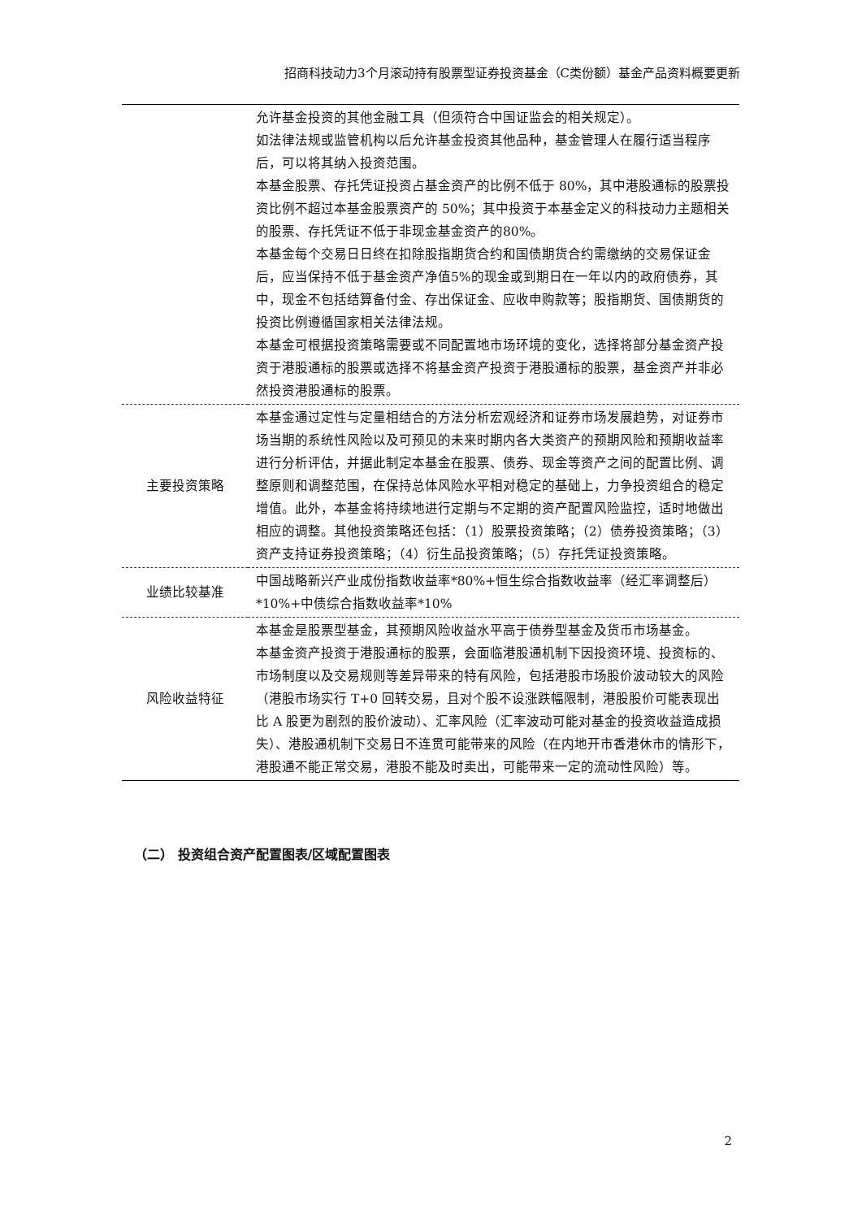招商科技动力3个月滚动持有股票型证券投资基金（C类份额）基金产品资料概要更新
| | 允许基金投资的其他金融工具（但须符合中国证监会的相关规定）。 如法律法规或监管机构以后允许基金投资其他品种，基金管理人在履行适当程序后，可以将其纳入投资范围。 本基金股票、存托凭证投资占基金资产的比例不低于 80%，其中港股通标的股票投资比例不超过本基金股票资产的 50%；其中投资于本基金定义的科技动力主题相关的股票、存托凭证不低于非现金基金资产的80%。 本基金每个交易日日终在扣除股指期货合约和国债期货合约需缴纳的交易保证金后，应当保持不低于基金资产净值5%的现金或到期日在一年以内的政府债券，其中，现金不包括结算备付金、存出保证金、应收申购款等；股指期货、国债期货的投资比例遵循国家相关法律法规。 本基金可根据投资策略需要或不同配置地市场环境的变化，选择将部分基金资产投资于港股通标的股票或选择不将基金资产投资于港股通标的股票，基金资产并非必然投资港股通标的股票。 |
| 主要投资策略 | 本基金通过定性与定量相结合的方法分析宏观经济和证券市场发展趋势，对证券市场当期的系统性风险以及可预见的未来时期内各大类资产的预期风险和预期收益率进行分析评估，并据此制定本基金在股票、债券、现金等资产之间的配置比例、调整原则和调整范围，在保持总体风险水平相对稳定的基础上，力争投资组合的稳定增值。此外，本基金将持续地进行定期与不定期的资产配置风险监控，适时地做出相应的调整。其他投资策略还包括：（1）股票投资策略；（2）债券投资策略；（3）资产支持证券投资策略；（4）衍生品投资策略；（5）存托凭证投资策略。 |
| 业绩比较基准 | 中国战略新兴产业成份指数收益率*80%+恒生综合指数收益率（经汇率调整后）*10%+中债综合指数收益率*10% |
| 风险收益特征 | 本基金是股票型基金，其预期风险收益水平高于债券型基金及货币市场基金。 本基金资产投资于港股通标的股票，会面临港股通机制下因投资环境、投资标的、市场制度以及交易规则等差异带来的特有风险，包括港股市场股价波动较大的风险（港股市场实行 T+0 回转交易，且对个股不设涨跌幅限制，港股股价可能表现出比 A 股更为剧烈的股价波动）、汇率风险（汇率波动可能对基金的投资收益造成损失）、港股通机制下交易日不连贯可能带来的风险（在内地开市香港休市的情形下，港股通不能正常交易，港股不能及时卖出，可能带来一定的流动性风险）等。 |
（二） 投资组合资产配置图表/区域配置图表
2